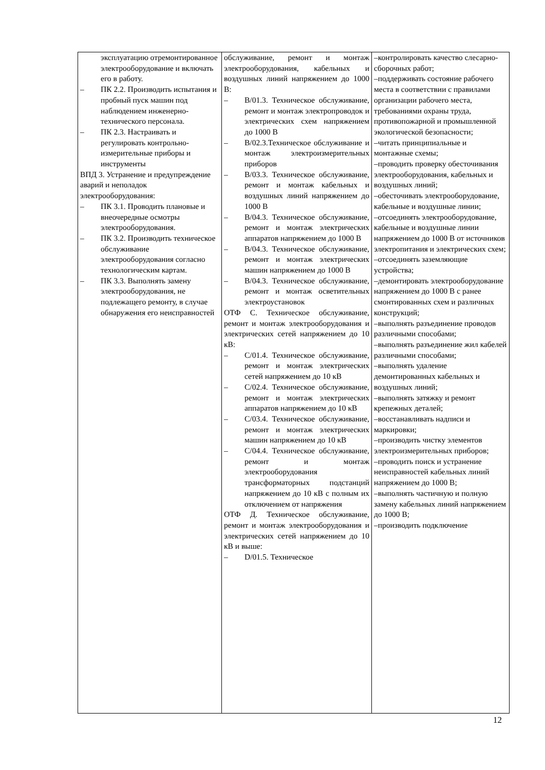| эксплуатацию отремонтированное электрооборудование и включать его в работу. – ПК 2.2. Производить испытания и пробный пуск машин под наблюдением инженерно-технического персонала. – ПК 2.3. Настраивать и регулировать контрольно-измерительные приборы и инструменты ВПД 3. Устранение и предупреждение аварий и неполадок электрооборудования: – ПК 3.1. Проводить плановые и внеочередные осмотры электрооборудования. – ПК 3.2. Производить техническое обслуживание электрооборудования согласно технологическим картам. – ПК 3.3. Выполнять замену электрооборудования, не подлежащего ремонту, в случае обнаружения его неисправностей | обслуживание, ремонт и монтаж электрооборудования, кабельных и воздушных линий напряжением до 1000 В: – В/01.3. Техническое обслуживание, ремонт и монтаж электропроводок и электрических схем напряжением до 1000 В – В/02.3.Техническое обслуживание и монтаж электроизмерительных приборов – В/03.3. Техническое обслуживание, ремонт и монтаж кабельных и воздушных линий напряжением до 1000 В – В/04.3. Техническое обслуживание, ремонт и монтаж электрических аппаратов напряжением до 1000 В – В/04.3. Техническое обслуживание, ремонт и монтаж электрических машин напряжением до 1000 В – В/04.3. Техническое обслуживание, ремонт и монтаж осветительных электроустановок ОТФ С. Техническое обслуживание, ремонт и монтаж электрооборудования и электрических сетей напряжением до 10 кВ: – С/01.4. Техническое обслуживание, ремонт и монтаж электрических сетей напряжением до 10 кВ – С/02.4. Техническое обслуживание, ремонт и монтаж электрических аппаратов напряжением до 10 кВ – С/03.4. Техническое обслуживание, ремонт и монтаж электрических машин напряжением до 10 кВ – С/04.4. Техническое обслуживание, ремонт и монтаж электрооборудования трансформаторных подстанций напряжением до 10 кВ с полным их отключением от напряжения ОТФ Д. Техническое обслуживание, ремонт и монтаж электрооборудования и электрических сетей напряжением до 10 кВ и выше: – D/01.5. Техническое | – контролировать качество слесарно-сборочных работ; – поддерживать состояние рабочего места в соответствии с правилами организации рабочего места, требованиями охраны труда, противопожарной и промышленной экологической безопасности; – читать принципиальные и монтажные схемы; – проводить проверку обесточивания электрооборудования, кабельных и воздушных линий; – обесточивать электрооборудование, кабельные и воздушные линии; – отсоединять электрооборудование, кабельные и воздушные линии напряжением до 1000 В от источников электропитания и электрических схем; – отсоединять заземляющие устройства; – демонтировать электрооборудование напряжением до 1000 В с ранее смонтированных схем и различных конструкций; – выполнять разъединение проводов различными способами; – выполнять разъединение жил кабелей различными способами; – выполнять удаление демонтированных кабельных и воздушных линий; – выполнять затяжку и ремонт крепежных деталей; – восстанавливать надписи и маркировки; – производить чистку элементов электроизмерительных приборов; – проводить поиск и устранение неисправностей кабельных линий напряжением до 1000 В; – выполнять частичную и полную замену кабельных линий напряжением до 1000 В; – производить подключение |
12